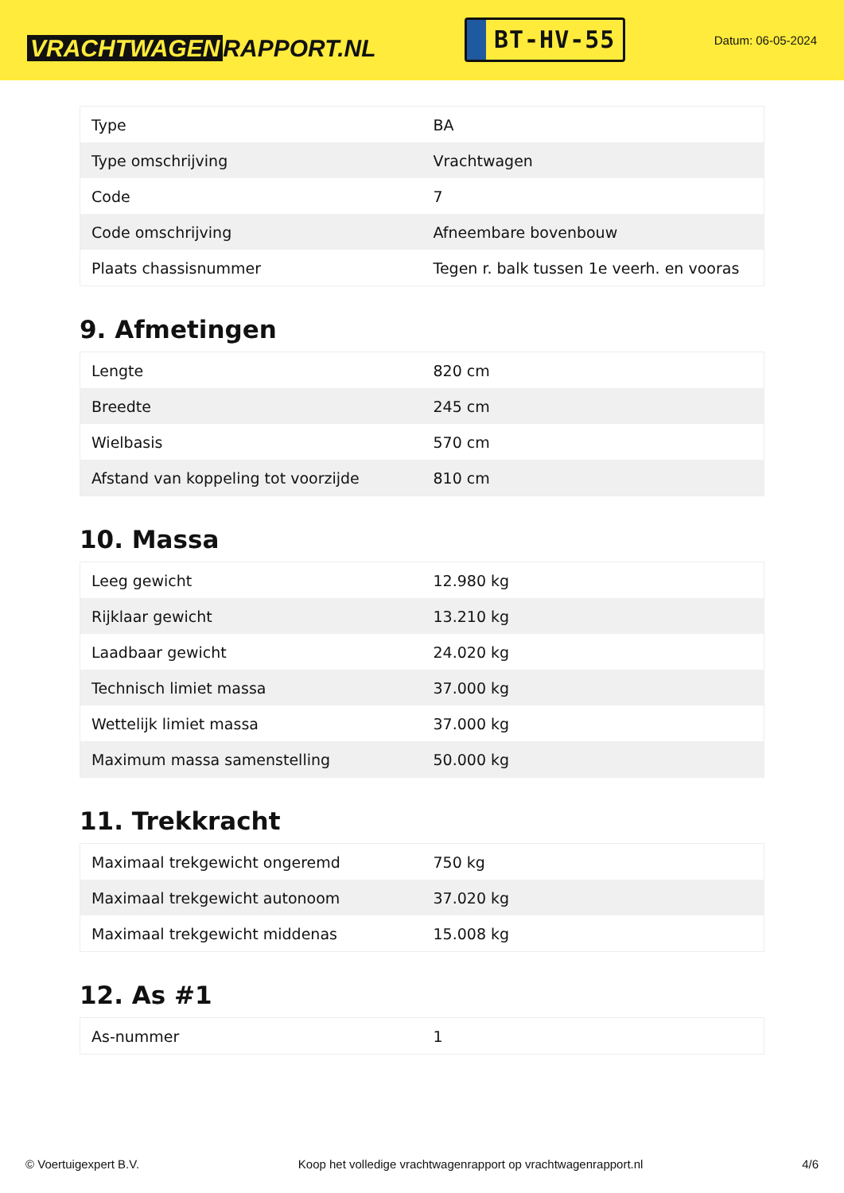VRACHTWAGEN RAPPORT.NL
BT-HV-55
Datum: 06-05-2024
| Type | BA |
| Type omschrijving | Vrachtwagen |
| Code | 7 |
| Code omschrijving | Afneembare bovenbouw |
| Plaats chassisnummer | Tegen r. balk tussen 1e veerh. en vooras |
9. Afmetingen
| Lengte | 820 cm |
| Breedte | 245 cm |
| Wielbasis | 570 cm |
| Afstand van koppeling tot voorzijde | 810 cm |
10. Massa
| Leeg gewicht | 12.980 kg |
| Rijklaar gewicht | 13.210 kg |
| Laadbaar gewicht | 24.020 kg |
| Technisch limiet massa | 37.000 kg |
| Wettelijk limiet massa | 37.000 kg |
| Maximum massa samenstelling | 50.000 kg |
11. Trekkracht
| Maximaal trekgewicht ongeremd | 750 kg |
| Maximaal trekgewicht autonoom | 37.020 kg |
| Maximaal trekgewicht middenas | 15.008 kg |
12. As #1
| As-nummer | 1 |
© Voertuigexpert B.V. Koop het volledige vrachtwagenrapport op vrachtwagenrapport.nl 4/6